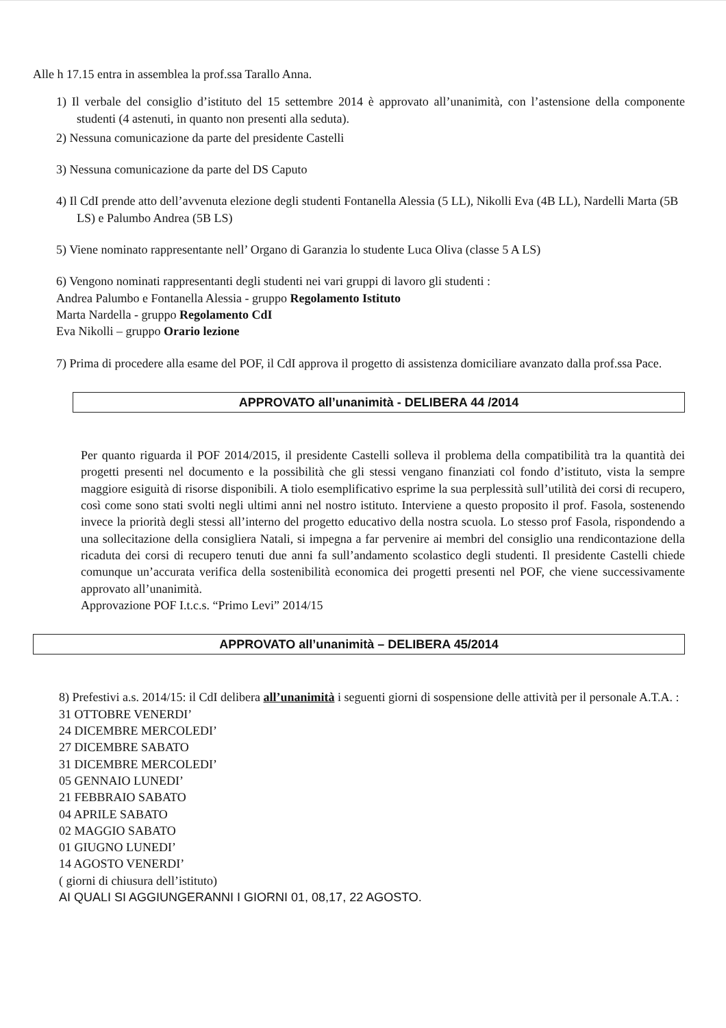Alle h 17.15 entra in assemblea la prof.ssa Tarallo Anna.
1) Il verbale del consiglio d’istituto del 15 settembre 2014 è approvato all’unanimità, con l’astensione della componente studenti (4 astenuti, in quanto non presenti alla seduta).
2) Nessuna comunicazione da parte del presidente Castelli
3) Nessuna comunicazione da parte del DS Caputo
4) Il CdI prende atto dell’avvenuta elezione degli studenti Fontanella Alessia (5 LL), Nikolli Eva (4B LL), Nardelli Marta (5B LS) e Palumbo Andrea (5B LS)
5) Viene nominato rappresentante nell’ Organo di Garanzia lo studente Luca Oliva (classe 5 A LS)
6) Vengono nominati rappresentanti degli studenti nei vari gruppi di lavoro gli studenti :
Andrea Palumbo e Fontanella Alessia - gruppo Regolamento Istituto
Marta Nardella - gruppo Regolamento CdI
Eva Nikolli – gruppo Orario lezione
7) Prima di procedere alla esame del POF, il CdI approva il progetto di assistenza domiciliare avanzato dalla prof.ssa Pace.
APPROVATO all’unanimità - DELIBERA 44 /2014
Per quanto riguarda il POF 2014/2015, il presidente Castelli solleva il problema della compatibilità tra la quantità dei progetti presenti nel documento e la possibilità che gli stessi vengano finanziati col fondo d’istituto, vista la sempre maggiore esiguità di risorse disponibili. A tiolo esemplificativo esprime la sua perplessità sull’utilità dei corsi di recupero, così come sono stati svolti negli ultimi anni nel nostro istituto. Interviene a questo proposito il prof. Fasola, sostenendo invece la priorità degli stessi all’interno del progetto educativo della nostra scuola. Lo stesso prof Fasola, rispondendo a una sollecitazione della consigliera Natali, si impegna a far pervenire ai membri del consiglio una rendicontazione della ricaduta dei corsi di recupero tenuti due anni fa sull’andamento scolastico degli studenti. Il presidente Castelli chiede comunque un’accurata verifica della sostenibilità economica dei progetti presenti nel POF, che viene successivamente approvato all’unanimità.
Approvazione POF I.t.c.s. “Primo Levi” 2014/15
APPROVATO all’unanimità – DELIBERA 45/2014
8) Prefestivi a.s. 2014/15: il CdI delibera all’unanimità i seguenti giorni di sospensione delle attività per il personale A.T.A. :
31 OTTOBRE VENERDI’
24 DICEMBRE MERCOLEDI’
27 DICEMBRE SABATO
31 DICEMBRE MERCOLEDI’
05 GENNAIO LUNEDI’
21 FEBBRAIO SABATO
04 APRILE SABATO
02 MAGGIO SABATO
01 GIUGNO LUNEDI’
14 AGOSTO VENERDI’
( giorni di chiusura dell’istituto)
AI QUALI SI AGGIUNGERANNI I GIORNI 01, 08,17, 22 AGOSTO.